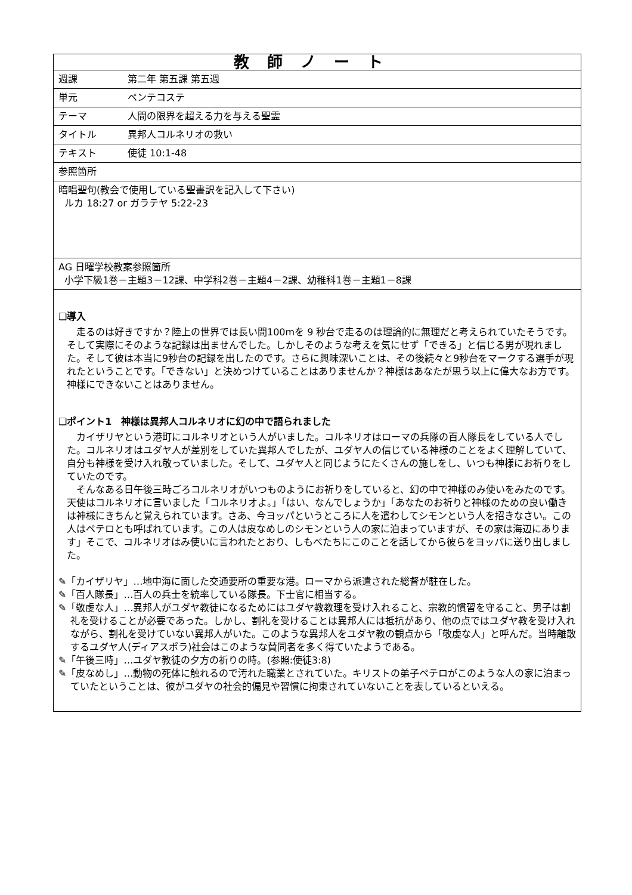| 教師ノート | |
| 週課 | 第二年 第五課 第五週 |
| 単元 | ペンテコステ |
| テーマ | 人間の限界を超える力を与える聖霊 |
| タイトル | 異邦人コルネリオの救い |
| テキスト | 使徒 10:1-48 |
| 参照箇所 | |
| 暗唱聖句(教会で使用している聖書訳を記入して下さい) ルカ 18:27 or ガラテヤ 5:22-23 | |
| AG 日曜学校教案参照箇所 小学下級1巻－主題3－12課、中学科2巻－主題4－2課、幼稚科1巻－主題1－8課 | |
| ❏導入 走るのは好きですか？陸上の世界では長い間100mを 9 秒台で走るのは理論的に無理だと考えられていたそうです。そして実際にそのような記録は出ませんでした。しかしそのような考えを気にせず「できる」と信じる男が現れました。そして彼は本当に9秒台の記録を出したのです。さらに興味深いことは、その後続々と9秒台をマークする選手が現れたということです。「できない」と決めつけていることはありませんか？神様はあなたが思う以上に偉大なお方です。神様にできないことはありません。 ❏ポイント1 神様は異邦人コルネリオに幻の中で語られました カイザリヤという港町にコルネリオという人がいました。コルネリオはローマの兵隊の百人隊長をしている人でした。コルネリオはユダヤ人が差別をしていた異邦人でしたが、ユダヤ人の信じている神様のことをよく理解していて、自分も神様を受け入れ敬っていました。そして、ユダヤ人と同じようにたくさんの施しをし、いつも神様にお祈りをしていたのです。 そんなある日午後三時ごろコルネリオがいつものようにお祈りをしていると、幻の中で神様のみ使いをみたのです。天使はコルネリオに言いました「コルネリオよ。」「はい、なんでしょうか」「あなたのお祈りと神様のための良い働きは神様にきちんと覚えられています。さあ、今ヨッパというところに人を遣わしてシモンという人を招きなさい。この人はペテロとも呼ばれています。この人は皮なめしのシモンという人の家に泊まっていますが、その家は海辺にあります」そこで、コルネリオはみ使いに言われたとおり、しもべたちにこのことを話してから彼らをヨッパに送り出しました。 ✎「カイザリヤ」…地中海に面した交通要所の重要な港。ローマから派遣された総督が駐在した。 ✎「百人隊長」…百人の兵士を統率している隊長。下士官に相当する。 ✎「敬虔な人」…異邦人がユダヤ教徒になるためにはユダヤ教教理を受け入れること、宗教的慣習を守ること、男子は割礼を受けることが必要であった。しかし、割礼を受けることは異邦人には抵抗があり、他の点ではユダヤ教を受け入れながら、割礼を受けていない異邦人がいた。このような異邦人をユダヤ教の観点から「敬虔な人」と呼んだ。当時離散するユダヤ人(ディアスポラ)社会はこのような賛同者を多く得ていたようである。 ✎「午後三時」…ユダヤ教徒の夕方の祈りの時。(参照:使徒3:8) ✎「皮なめし」…動物の死体に触れるので汚れた職業とされていた。キリストの弟子ペテロがこのような人の家に泊まっていたということは、彼がユダヤの社会的偏見や習慣に拘束されていないことを表しているといえる。 | |